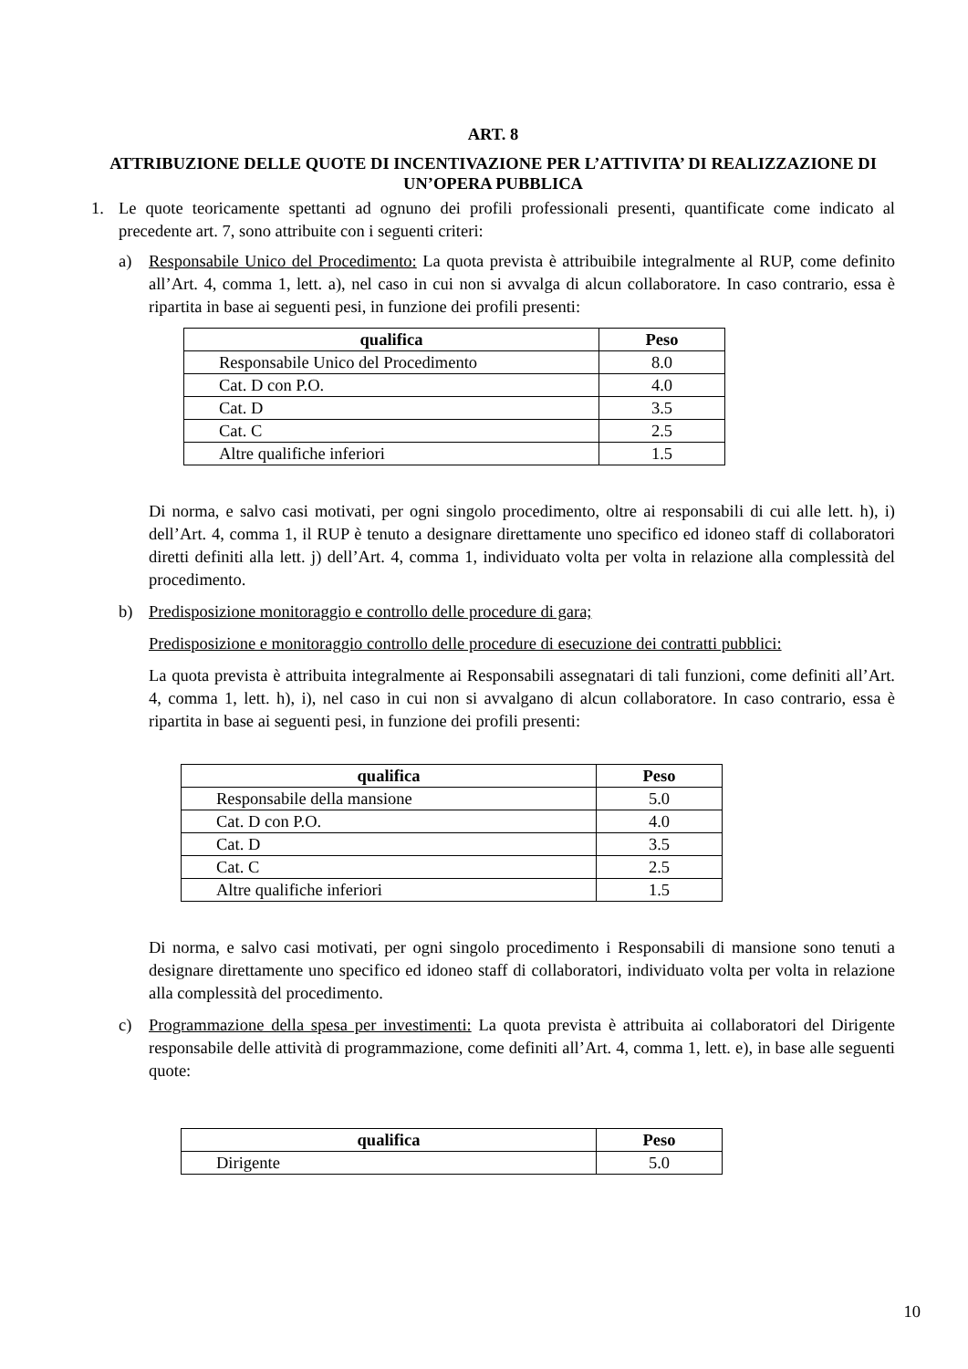ART. 8
ATTRIBUZIONE DELLE QUOTE DI INCENTIVAZIONE PER L’ATTIVITA’ DI REALIZZAZIONE DI UN’OPERA PUBBLICA
1. Le quote teoricamente spettanti ad ognuno dei profili professionali presenti, quantificate come indicato al precedente art. 7, sono attribuite con i seguenti criteri:
a) Responsabile Unico del Procedimento: La quota prevista è attribuibile integralmente al RUP, come definito all’Art. 4, comma 1, lett. a), nel caso in cui non si avvalga di alcun collaboratore. In caso contrario, essa è ripartita in base ai seguenti pesi, in funzione dei profili presenti:
| qualifica | Peso |
| --- | --- |
| Responsabile Unico del Procedimento | 8.0 |
| Cat. D con P.O. | 4.0 |
| Cat. D | 3.5 |
| Cat. C | 2.5 |
| Altre qualifiche inferiori | 1.5 |
Di norma, e salvo casi motivati, per ogni singolo procedimento, oltre ai responsabili di cui alle lett. h), i) dell’Art. 4, comma 1, il RUP è tenuto a designare direttamente uno specifico ed idoneo staff di collaboratori diretti definiti alla lett. j) dell’Art. 4, comma 1, individuato volta per volta in relazione alla complessità del procedimento.
b) Predisposizione monitoraggio e controllo delle procedure di gara;
Predisposizione e monitoraggio controllo delle procedure di esecuzione dei contratti pubblici:
La quota prevista è attribuita integralmente ai Responsabili assegnatari di tali funzioni, come definiti all’Art. 4, comma 1, lett. h), i), nel caso in cui non si avvalgano di alcun collaboratore. In caso contrario, essa è ripartita in base ai seguenti pesi, in funzione dei profili presenti:
| qualifica | Peso |
| --- | --- |
| Responsabile della mansione | 5.0 |
| Cat. D con P.O. | 4.0 |
| Cat. D | 3.5 |
| Cat. C | 2.5 |
| Altre qualifiche inferiori | 1.5 |
Di norma, e salvo casi motivati, per ogni singolo procedimento i Responsabili di mansione sono tenuti a designare direttamente uno specifico ed idoneo staff di collaboratori, individuato volta per volta in relazione alla complessità del procedimento.
c) Programmazione della spesa per investimenti: La quota prevista è attribuita ai collaboratori del Dirigente responsabile delle attività di programmazione, come definiti all’Art. 4, comma 1, lett. e), in base alle seguenti quote:
| qualifica | Peso |
| --- | --- |
| Dirigente | 5.0 |
10